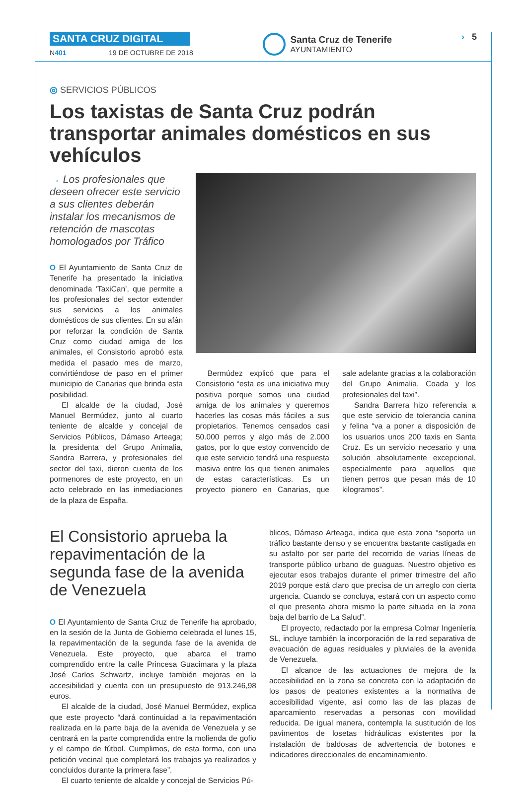SANTA CRUZ DIGITAL
N401 19 DE OCTUBRE DE 2018
Santa Cruz de Tenerife
AYUNTAMIENTO
› 5
◎ SERVICIOS PÚBLICOS
Los taxistas de Santa Cruz podrán transportar animales domésticos en sus vehículos
→ Los profesionales que deseen ofrecer este servicio a sus clientes deberán instalar los mecanismos de retención de mascotas homologados por Tráfico
O El Ayuntamiento de Santa Cruz de Tenerife ha presentado la iniciativa denominada ‘TaxiCan’, que permite a los profesionales del sector extender sus servicios a los animales domésticos de sus clientes. En su afán por reforzar la condición de Santa Cruz como ciudad amiga de los animales, el Consistorio aprobó esta medida el pasado mes de marzo, convirtiéndose de paso en el primer municipio de Canarias que brinda esta posibilidad.
El alcalde de la ciudad, José Manuel Bermúdez, junto al cuarto teniente de alcalde y concejal de Servicios Públicos, Dámaso Arteaga; la presidenta del Grupo Animalia, Sandra Barrera, y profesionales del sector del taxi, dieron cuenta de los pormenores de este proyecto, en un acto celebrado en las inmediaciones de la plaza de España.
Bermúdez explicó que para el Consistorio “esta es una iniciativa muy positiva porque somos una ciudad amiga de los animales y queremos hacerles las cosas más fáciles a sus propietarios. Tenemos censados casi 50.000 perros y algo más de 2.000 gatos, por lo que estoy convencido de que este servicio tendrá una respuesta masiva entre los que tienen animales de estas características. Es un proyecto pionero en Canarias, que sale adelante gracias a la colaboración del Grupo Animalia, Coada y los profesionales del taxi”.
Sandra Barrera hizo referencia a que este servicio de tolerancia canina y felina “va a poner a disposición de los usuarios unos 200 taxis en Santa Cruz. Es un servicio necesario y una solución absolutamente excepcional, especialmente para aquellos que tienen perros que pesan más de 10 kilogramos”.
El Consistorio aprueba la repavimentación de la segunda fase de la avenida de Venezuela
O El Ayuntamiento de Santa Cruz de Tenerife ha aprobado, en la sesión de la Junta de Gobierno celebrada el lunes 15, la repavimentación de la segunda fase de la avenida de Venezuela. Este proyecto, que abarca el tramo comprendido entre la calle Princesa Guacimara y la plaza José Carlos Schwartz, incluye también mejoras en la accesibilidad y cuenta con un presupuesto de 913.246,98 euros.
El alcalde de la ciudad, José Manuel Bermúdez, explica que este proyecto “dará continuidad a la repavimentación realizada en la parte baja de la avenida de Venezuela y se centrará en la parte comprendida entre la molienda de gofio y el campo de fútbol. Cumplimos, de esta forma, con una petición vecinal que completará los trabajos ya realizados y concluidos durante la primera fase”.
El cuarto teniente de alcalde y concejal de Servicios Pú-
blicos, Dámaso Arteaga, indica que esta zona “soporta un tráfico bastante denso y se encuentra bastante castigada en su asfalto por ser parte del recorrido de varias líneas de transporte público urbano de guaguas. Nuestro objetivo es ejecutar esos trabajos durante el primer trimestre del año 2019 porque está claro que precisa de un arreglo con cierta urgencia. Cuando se concluya, estará con un aspecto como el que presenta ahora mismo la parte situada en la zona baja del barrio de La Salud”.
El proyecto, redactado por la empresa Colmar Ingeniería SL, incluye también la incorporación de la red separativa de evacuación de aguas residuales y pluviales de la avenida de Venezuela.
El alcance de las actuaciones de mejora de la accesibilidad en la zona se concreta con la adaptación de los pasos de peatones existentes a la normativa de accesibilidad vigente, así como las de las plazas de aparcamiento reservadas a personas con movilidad reducida. De igual manera, contempla la sustitución de los pavimentos de losetas hidráulicas existentes por la instalación de baldosas de advertencia de botones e indicadores direccionales de encaminamiento.